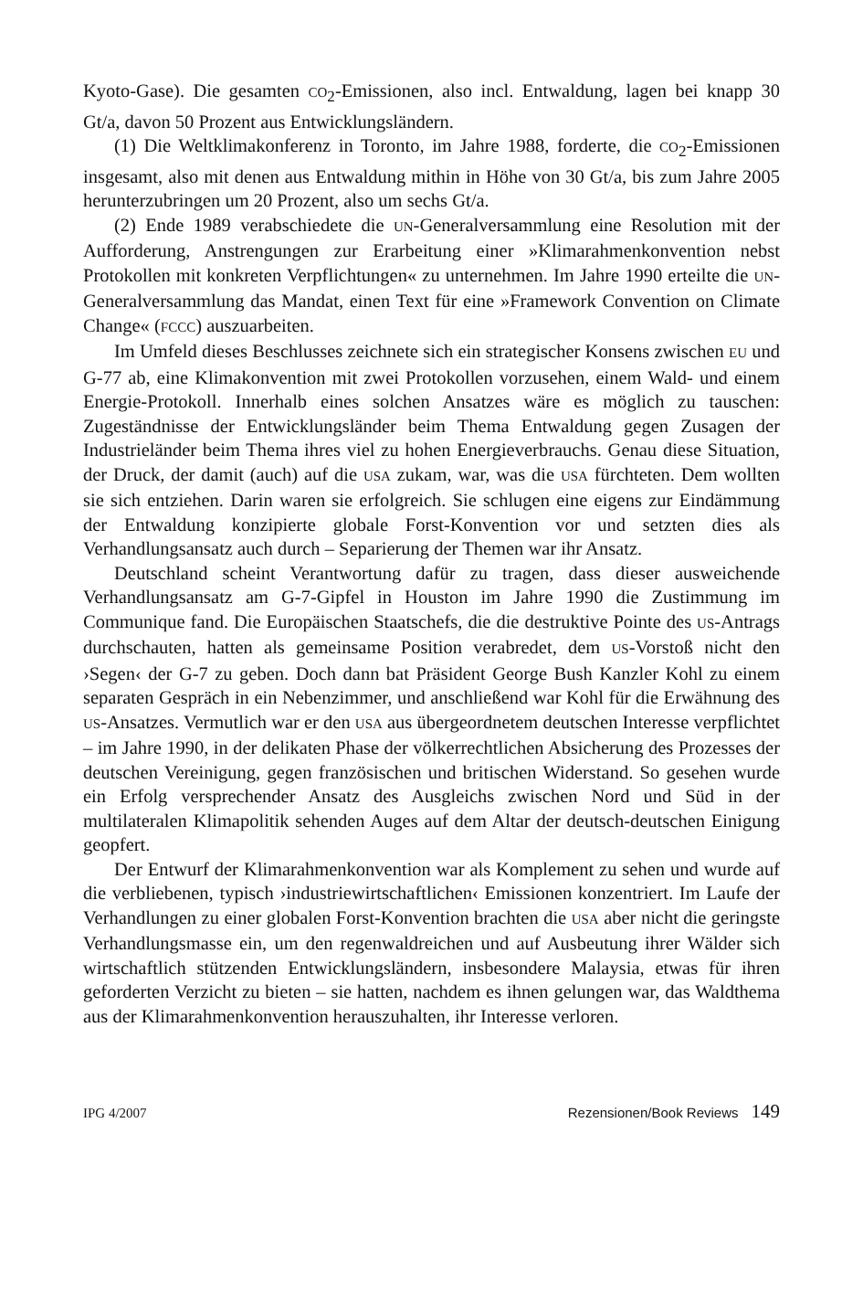Kyoto-Gase). Die gesamten CO<sub>2</sub>-Emissionen, also incl. Entwaldung, lagen bei knapp 30 Gt/a, davon 50 Prozent aus Entwicklungsländern.
(1) Die Weltklimakonferenz in Toronto, im Jahre 1988, forderte, die CO<sub>2</sub>-Emissionen insgesamt, also mit denen aus Entwaldung mithin in Höhe von 30 Gt/a, bis zum Jahre 2005 herunterzubringen um 20 Prozent, also um sechs Gt/a.
(2) Ende 1989 verabschiedete die UN-Generalversammlung eine Resolution mit der Aufforderung, Anstrengungen zur Erarbeitung einer »Klimarahmenkonvention nebst Protokollen mit konkreten Verpflichtungen« zu unternehmen. Im Jahre 1990 erteilte die UN-Generalversammlung das Mandat, einen Text für eine »Framework Convention on Climate Change« (FCCC) auszuarbeiten.
Im Umfeld dieses Beschlusses zeichnete sich ein strategischer Konsens zwischen EU und G-77 ab, eine Klimakonvention mit zwei Protokollen vorzusehen, einem Wald- und einem Energie-Protokoll. Innerhalb eines solchen Ansatzes wäre es möglich zu tauschen: Zugeständnisse der Entwicklungsländer beim Thema Entwaldung gegen Zusagen der Industrieländer beim Thema ihres viel zu hohen Energieverbrauchs. Genau diese Situation, der Druck, der damit (auch) auf die USA zukam, war, was die USA fürchteten. Dem wollten sie sich entziehen. Darin waren sie erfolgreich. Sie schlugen eine eigens zur Eindämmung der Entwaldung konzipierte globale Forst-Konvention vor und setzten dies als Verhandlungsansatz auch durch – Separierung der Themen war ihr Ansatz.
Deutschland scheint Verantwortung dafür zu tragen, dass dieser ausweichende Verhandlungsansatz am G-7-Gipfel in Houston im Jahre 1990 die Zustimmung im Communique fand. Die Europäischen Staatschefs, die die destruktive Pointe des US-Antrags durchschauten, hatten als gemeinsame Position verabredet, dem US-Vorstoß nicht den ›Segen‹ der G-7 zu geben. Doch dann bat Präsident George Bush Kanzler Kohl zu einem separaten Gespräch in ein Nebenzimmer, und anschließend war Kohl für die Erwähnung des US-Ansatzes. Vermutlich war er den USA aus übergeordnetem deutschen Interesse verpflichtet – im Jahre 1990, in der delikaten Phase der völkerrechtlichen Absicherung des Prozesses der deutschen Vereinigung, gegen französischen und britischen Widerstand. So gesehen wurde ein Erfolg versprechender Ansatz des Ausgleichs zwischen Nord und Süd in der multilateralen Klimapolitik sehenden Auges auf dem Altar der deutsch-deutschen Einigung geopfert.
Der Entwurf der Klimarahmenkonvention war als Komplement zu sehen und wurde auf die verbliebenen, typisch ›industriewirtschaftlichen‹ Emissionen konzentriert. Im Laufe der Verhandlungen zu einer globalen Forst-Konvention brachten die USA aber nicht die geringste Verhandlungsmasse ein, um den regenwaldreichen und auf Ausbeutung ihrer Wälder sich wirtschaftlich stützenden Entwicklungsländern, insbesondere Malaysia, etwas für ihren geforderten Verzicht zu bieten – sie hatten, nachdem es ihnen gelungen war, das Waldthema aus der Klimarahmenkonvention herauszuhalten, ihr Interesse verloren.
IPG 4/2007 Rezensionen/Book Reviews 149